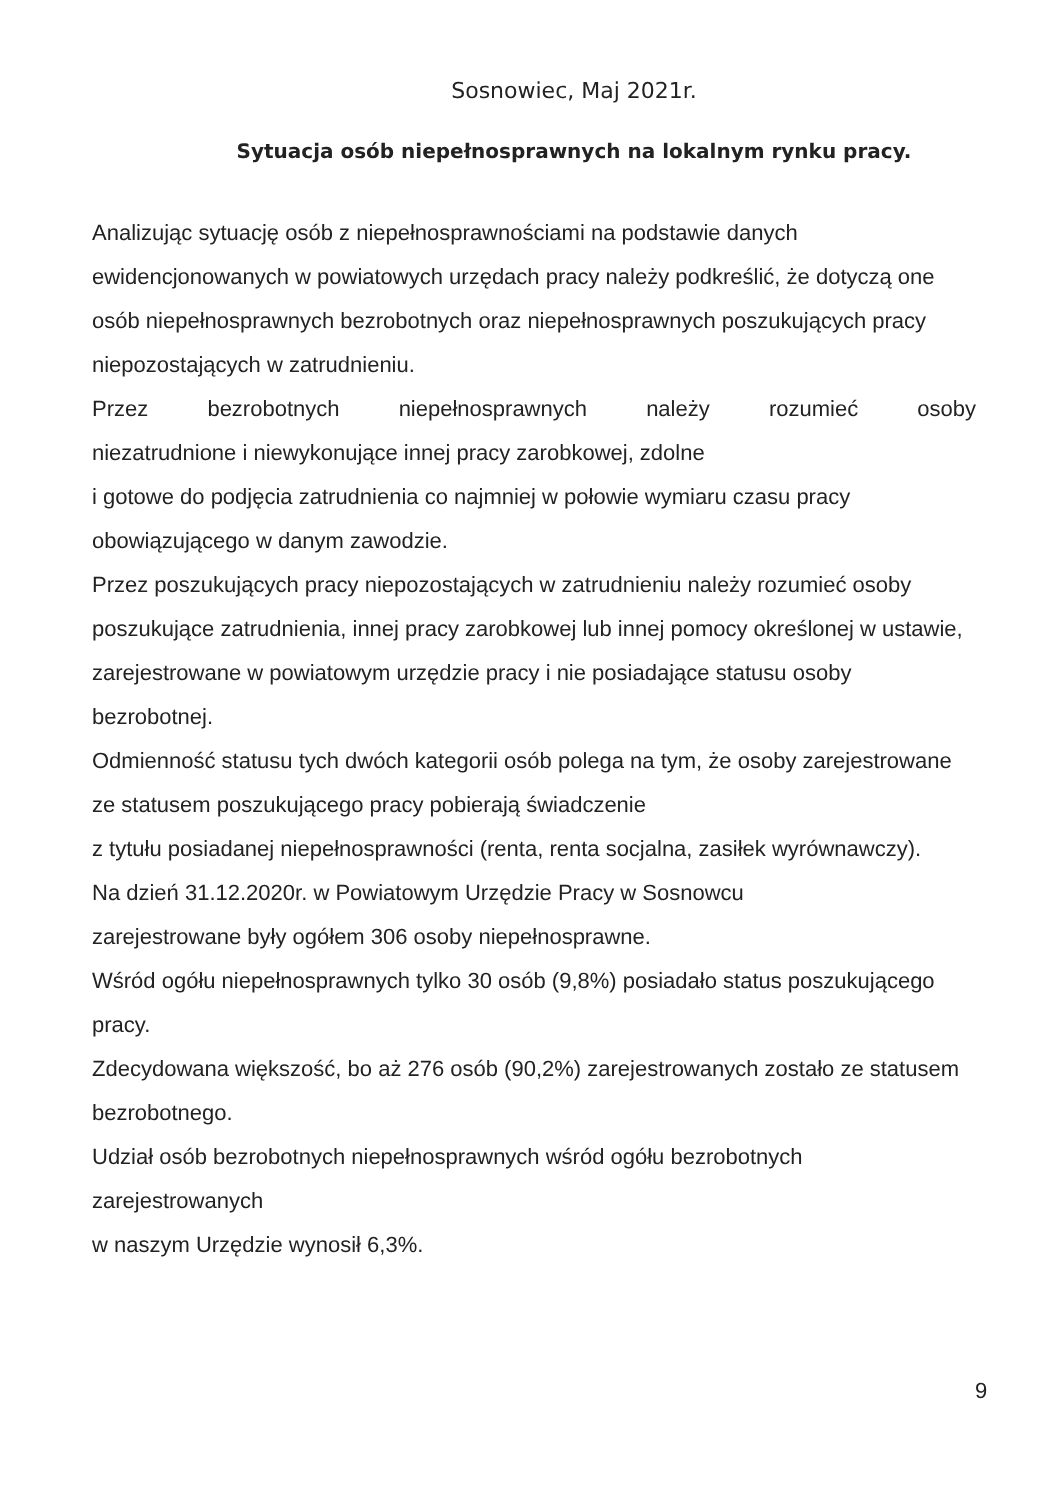Sosnowiec, Maj 2021r.
Sytuacja osób niepełnosprawnych na lokalnym rynku pracy.
Analizując sytuację osób z niepełnosprawnościami na podstawie danych ewidencjonowanych w powiatowych urzędach pracy należy podkreślić, że dotyczą one osób niepełnosprawnych bezrobotnych oraz niepełnosprawnych poszukujących pracy niepozostających w zatrudnieniu.
Przez bezrobotnych niepełnosprawnych należy rozumieć osoby
niezatrudnione i niewykonujące innej pracy zarobkowej, zdolne
i gotowe do podjęcia zatrudnienia co najmniej w połowie wymiaru czasu pracy obowiązującego w danym zawodzie.
Przez poszukujących pracy niepozostających w zatrudnieniu należy rozumieć osoby poszukujące zatrudnienia, innej pracy zarobkowej lub innej pomocy określonej w ustawie, zarejestrowane w powiatowym urzędzie pracy i nie posiadające statusu osoby bezrobotnej.
Odmienność statusu tych dwóch kategorii osób polega na tym, że osoby zarejestrowane ze statusem poszukującego pracy pobierają świadczenie
z tytułu posiadanej niepełnosprawności (renta, renta socjalna, zasiłek wyrównawczy).
Na dzień 31.12.2020r. w Powiatowym Urzędzie Pracy w Sosnowcu
zarejestrowane były ogółem 306 osoby niepełnosprawne.
Wśród ogółu niepełnosprawnych tylko 30 osób (9,8%) posiadało status poszukującego pracy.
Zdecydowana większość, bo aż 276 osób (90,2%) zarejestrowanych zostało ze statusem bezrobotnego.
Udział osób bezrobotnych niepełnosprawnych wśród ogółu bezrobotnych
zarejestrowanych
w naszym Urzędzie wynosił 6,3%.
9